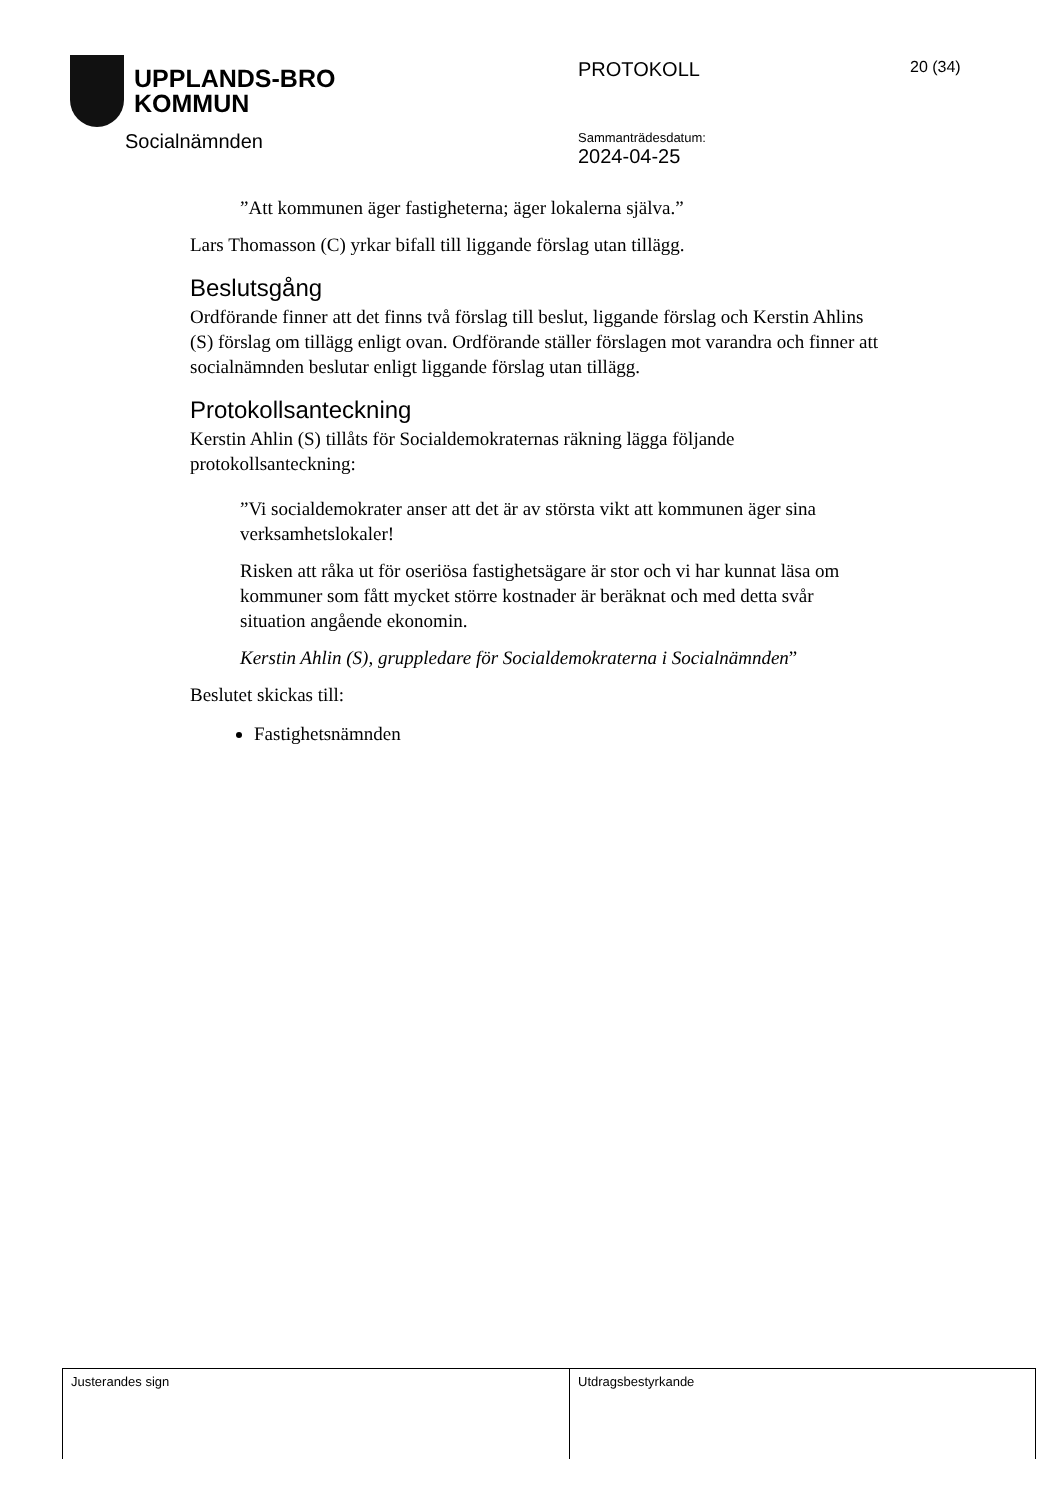UPPLANDS-BRO
KOMMUN
Socialnämnden
PROTOKOLL 20 (34)
Sammanträdesdatum:
2024-04-25
”Att kommunen äger fastigheterna; äger lokalerna själva.”
Lars Thomasson (C) yrkar bifall till liggande förslag utan tillägg.
Beslutsgång
Ordförande finner att det finns två förslag till beslut, liggande förslag och Kerstin Ahlins (S) förslag om tillägg enligt ovan. Ordförande ställer förslagen mot varandra och finner att socialnämnden beslutar enligt liggande förslag utan tillägg.
Protokollsanteckning
Kerstin Ahlin (S) tillåts för Socialdemokraternas räkning lägga följande protokollsanteckning:
”Vi socialdemokrater anser att det är av största vikt att kommunen äger sina verksamhetslokaler!
Risken att råka ut för oseriösa fastighetsägare är stor och vi har kunnat läsa om kommuner som fått mycket större kostnader är beräknat och med detta svår situation angående ekonomin.
Kerstin Ahlin (S), gruppledare för Socialdemokraterna i Socialnämnden”
Beslutet skickas till:
Fastighetsnämnden
| Justerandes sign | Utdragsbestyrkande |